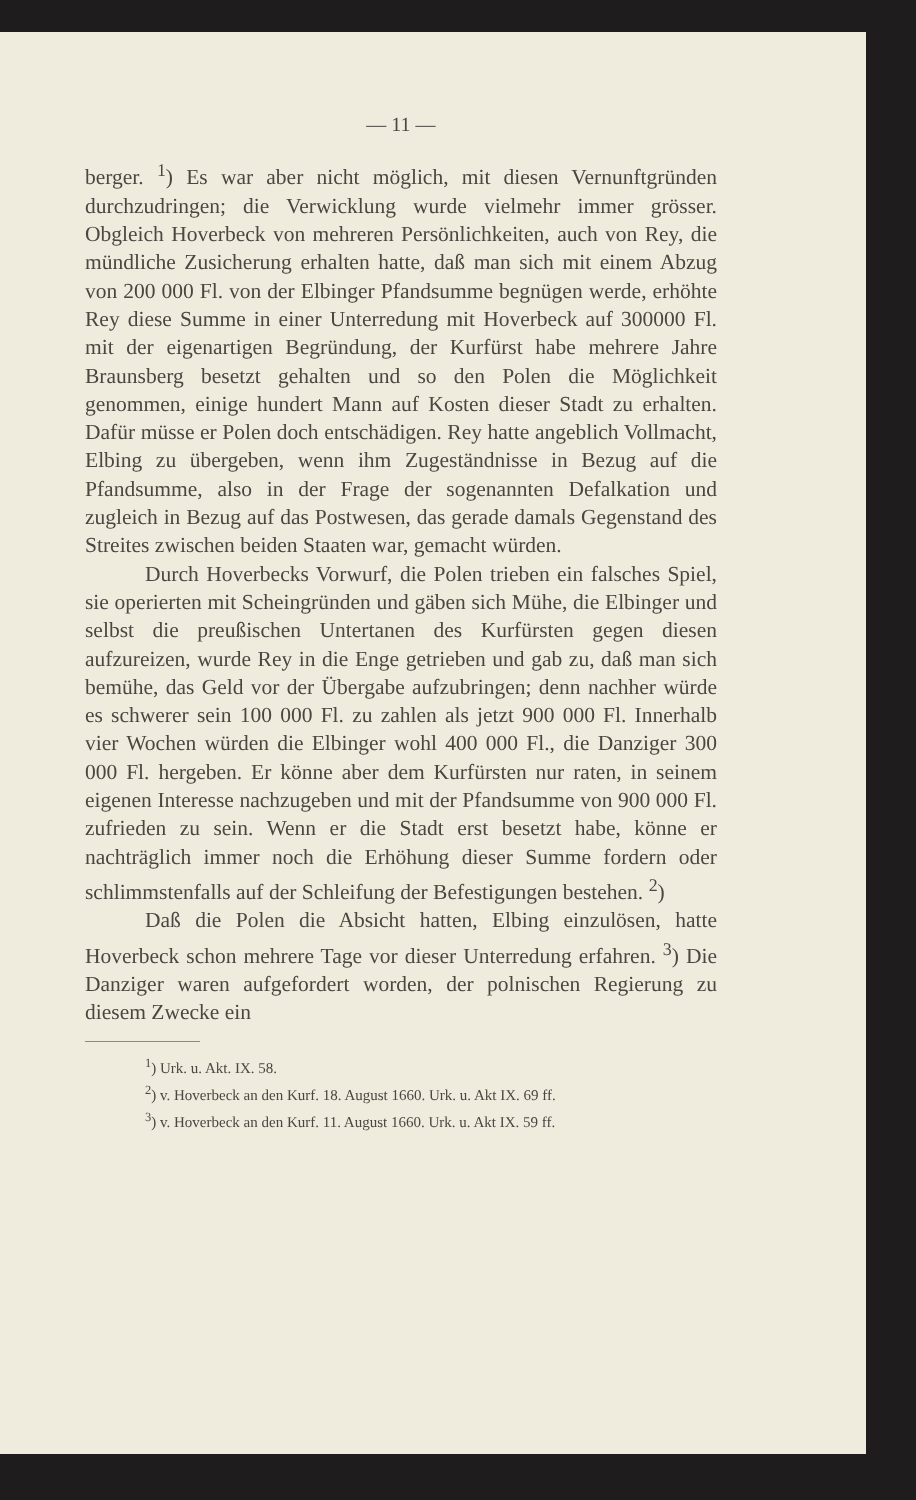— 11 —
berger. <sup>1</sup>) Es war aber nicht möglich, mit diesen Vernunftgründen durchzudringen; die Verwicklung wurde vielmehr immer grösser. Obgleich Hoverbeck von mehreren Persönlichkeiten, auch von Rey, die mündliche Zusicherung erhalten hatte, daß man sich mit einem Abzug von 200 000 Fl. von der Elbinger Pfandsumme begnügen werde, erhöhte Rey diese Summe in einer Unterredung mit Hoverbeck auf 300000 Fl. mit der eigenartigen Begründung, der Kurfürst habe mehrere Jahre Braunsberg besetzt gehalten und so den Polen die Möglichkeit genommen, einige hundert Mann auf Kosten dieser Stadt zu erhalten. Dafür müsse er Polen doch entschädigen. Rey hatte angeblich Vollmacht, Elbing zu übergeben, wenn ihm Zugeständnisse in Bezug auf die Pfandsumme, also in der Frage der sogenannten Defalkation und zugleich in Bezug auf das Postwesen, das gerade damals Gegenstand des Streites zwischen beiden Staaten war, gemacht würden.
Durch Hoverbecks Vorwurf, die Polen trieben ein falsches Spiel, sie operierten mit Scheingründen und gäben sich Mühe, die Elbinger und selbst die preußischen Untertanen des Kurfürsten gegen diesen aufzureizen, wurde Rey in die Enge getrieben und gab zu, daß man sich bemühe, das Geld vor der Übergabe aufzubringen; denn nachher würde es schwerer sein 100 000 Fl. zu zahlen als jetzt 900 000 Fl. Innerhalb vier Wochen würden die Elbinger wohl 400 000 Fl., die Danziger 300 000 Fl. hergeben. Er könne aber dem Kurfürsten nur raten, in seinem eigenen Interesse nachzugeben und mit der Pfandsumme von 900 000 Fl. zufrieden zu sein. Wenn er die Stadt erst besetzt habe, könne er nachträglich immer noch die Erhöhung dieser Summe fordern oder schlimmstenfalls auf der Schleifung der Befestigungen bestehen. <sup>2</sup>)
Daß die Polen die Absicht hatten, Elbing einzulösen, hatte Hoverbeck schon mehrere Tage vor dieser Unterredung erfahren. <sup>3</sup>) Die Danziger waren aufgefordert worden, der polnischen Regierung zu diesem Zwecke ein
<sup>1</sup>) Urk. u. Akt. IX. 58.
<sup>2</sup>) v. Hoverbeck an den Kurf. 18. August 1660. Urk. u. Akt IX. 69 ff.
<sup>3</sup>) v. Hoverbeck an den Kurf. 11. August 1660. Urk. u. Akt IX. 59 ff.